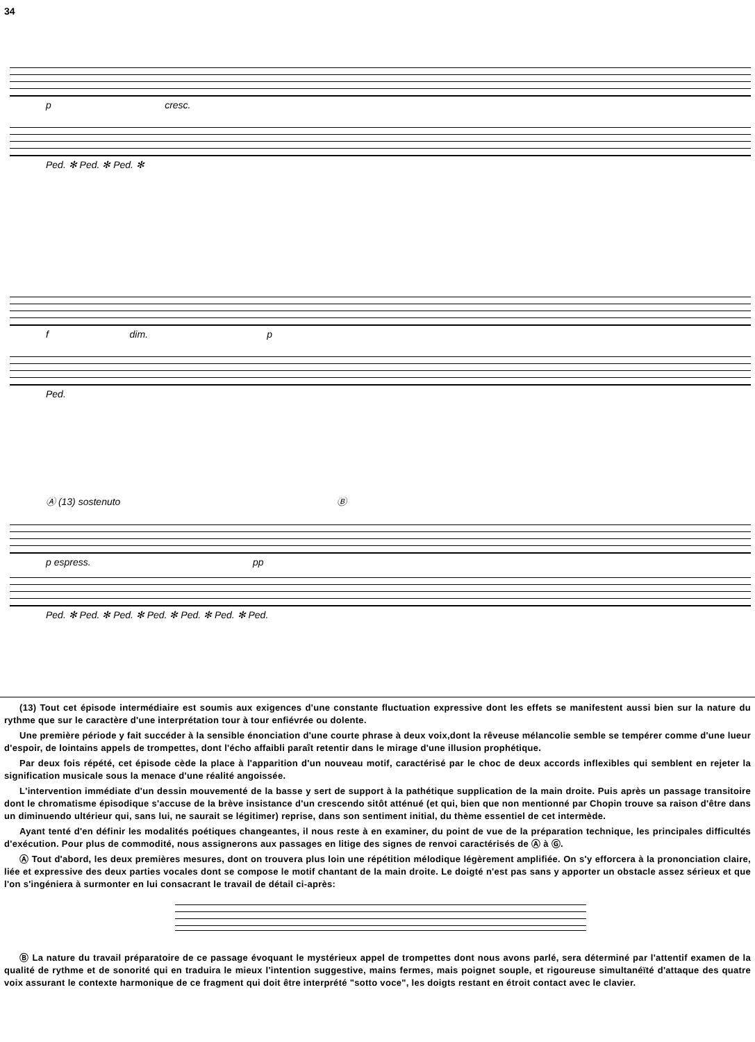34
p cresc.
Ped. ✻ Ped. ✻ Ped. ✻
f dim. p
Ped.
Ⓐ (13) sostenuto Ⓑ
p espress. pp
Ped. ✻ Ped. ✻ Ped. ✻ Ped. ✻ Ped. ✻ Ped. ✻ Ped.
(13) Tout cet épisode intermédiaire est soumis aux exigences d'une constante fluctuation expressive dont les effets se manifestent aussi bien sur la nature du rythme que sur le caractère d'une interprétation tour à tour enfiévrée ou dolente.
Une première période y fait succéder à la sensible énonciation d'une courte phrase à deux voix,dont la rêveuse mélancolie semble se tempérer comme d'une lueur d'espoir, de lointains appels de trompettes, dont l'écho affaibli paraît retentir dans le mirage d'une illusion prophétique.
Par deux fois répété, cet épisode cède la place à l'apparition d'un nouveau motif, caractérisé par le choc de deux accords inflexibles qui semblent en rejeter la signification musicale sous la menace d'une réalité angoissée.
L'intervention immédiate d'un dessin mouvementé de la basse y sert de support à la pathétique supplication de la main droite. Puis après un passage transitoire dont le chromatisme épisodique s'accuse de la brève insistance d'un crescendo sitôt atténué (et qui, bien que non mentionné par Chopin trouve sa raison d'être dans un diminuendo ultérieur qui, sans lui, ne saurait se légitimer) reprise, dans son sentiment initial, du thème essentiel de cet intermède.
Ayant tenté d'en définir les modalités poétiques changeantes, il nous reste à en examiner, du point de vue de la préparation technique, les principales difficultés d'exécution. Pour plus de commodité, nous assignerons aux passages en litige des signes de renvoi caractérisés de Ⓐ à Ⓖ.
Ⓐ Tout d'abord, les deux premières mesures, dont on trouvera plus loin une répétition mélodique légèrement amplifiée. On s'y efforcera à la prononciation claire, liée et expressive des deux parties vocales dont se compose le motif chantant de la main droite. Le doigté n'est pas sans y apporter un obstacle assez sérieux et que l'on s'ingéniera à surmonter en lui consacrant le travail de détail ci-après:
Ⓑ La nature du travail préparatoire de ce passage évoquant le mystérieux appel de trompettes dont nous avons parlé, sera déterminé par l'attentif examen de la qualité de rythme et de sonorité qui en traduira le mieux l'intention suggestive, mains fermes, mais poignet souple, et rigoureuse simultanéïté d'attaque des quatre voix assurant le contexte harmonique de ce fragment qui doit être interprété "sotto voce", les doigts restant en étroit contact avec le clavier.